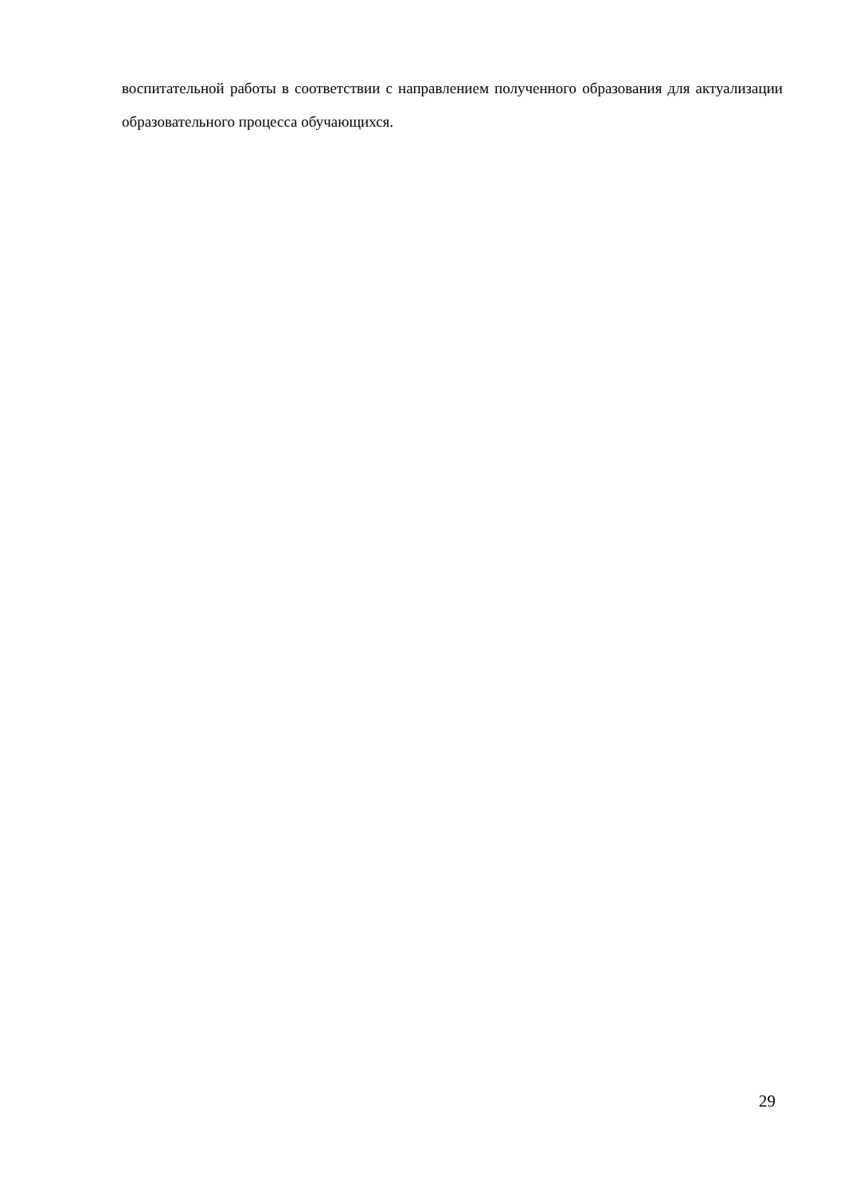воспитательной работы в соответствии с направлением полученного образования для актуализации образовательного процесса обучающихся.
29